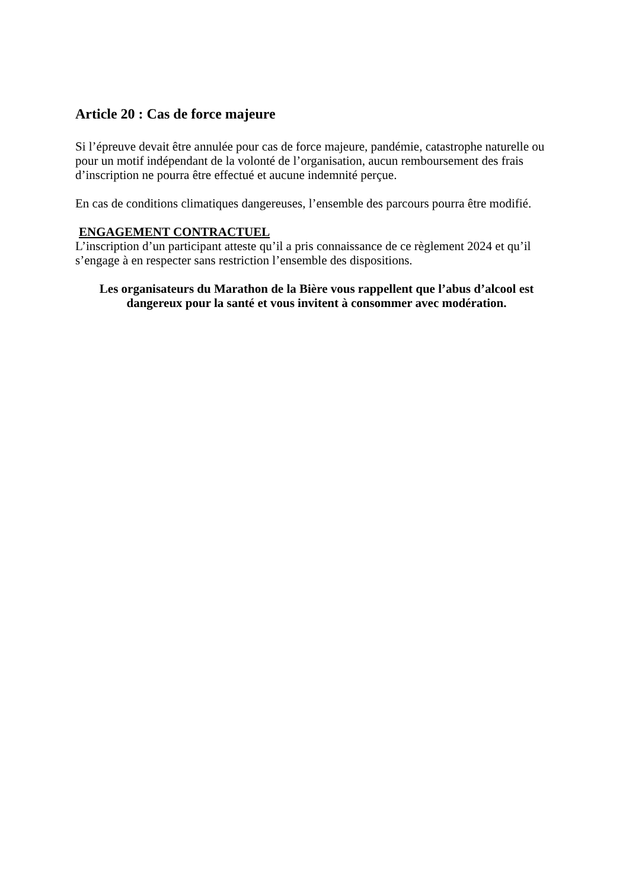Article 20 : Cas de force majeure
Si l’épreuve devait être annulée pour cas de force majeure, pandémie, catastrophe naturelle ou pour un motif indépendant de la volonté de l’organisation, aucun remboursement des frais d’inscription ne pourra être effectué et aucune indemnité perçue.
En cas de conditions climatiques dangereuses, l’ensemble des parcours pourra être modifié.
ENGAGEMENT CONTRACTUEL
L’inscription d’un participant atteste qu’il a pris connaissance de ce règlement 2024 et qu’il s’engage à en respecter sans restriction l’ensemble des dispositions.
Les organisateurs du Marathon de la Bière vous rappellent que l’abus d’alcool est dangereux pour la santé et vous invitent à consommer avec modération.